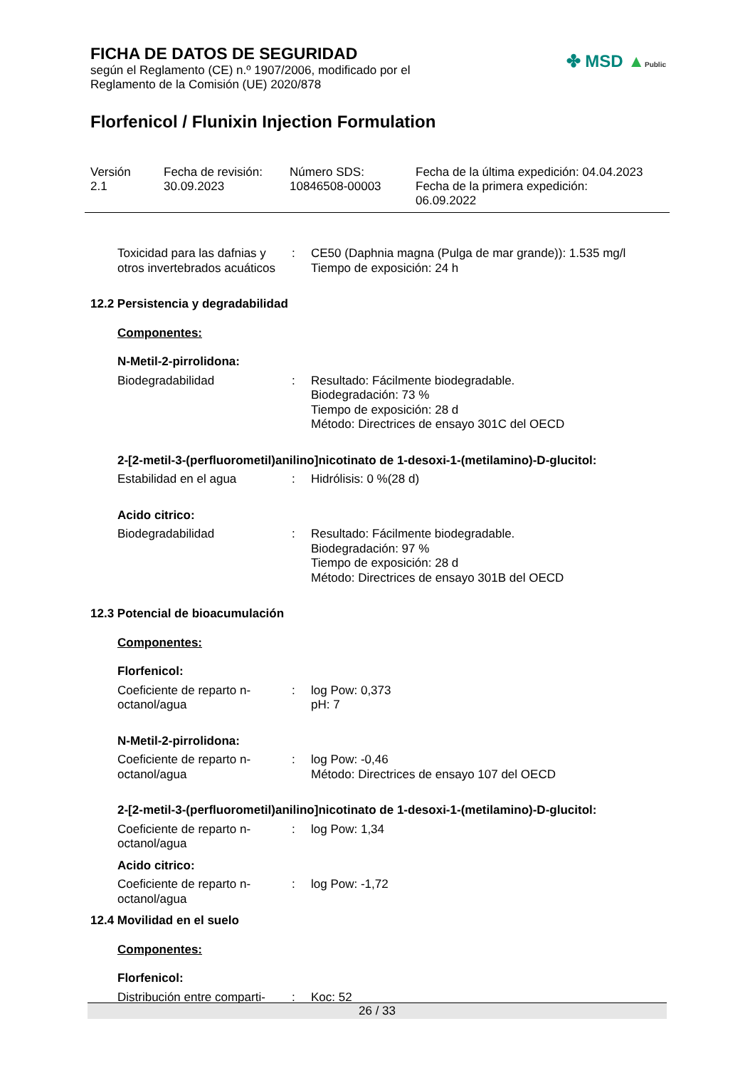FICHA DE DATOS DE SEGURIDAD
según el Reglamento (CE) n.º 1907/2006, modificado por el
Reglamento de la Comisión (UE) 2020/878
Florfenicol / Flunixin Injection Formulation
✤ MSD ▲Public
| Versión 2.1 | Fecha de revisión: 30.09.2023 | Número SDS: 10846508-00003 | Fecha de la última expedición: 04.04.2023 Fecha de la primera expedición: 06.09.2022 |
| Toxicidad para las dafnias y otros invertebrados acuáticos | : | CE50 (Daphnia magna (Pulga de mar grande)): 1.535 mg/l Tiempo de exposición: 24 h |
12.2 Persistencia y degradabilidad
Componentes:
N-Metil-2-pirrolidona:
| Biodegradabilidad | : | Resultado: Fácilmente biodegradable. Biodegradación: 73 % Tiempo de exposición: 28 d Método: Directrices de ensayo 301C del OECD |
2-[2-metil-3-(perfluorometil)anilino]nicotinato de 1-desoxi-1-(metilamino)-D-glucitol:
| Estabilidad en el agua | : | Hidrólisis: 0 %(28 d) |
Acido citrico:
| Biodegradabilidad | : | Resultado: Fácilmente biodegradable. Biodegradación: 97 % Tiempo de exposición: 28 d Método: Directrices de ensayo 301B del OECD |
12.3 Potencial de bioacumulación
Componentes:
Florfenicol:
| Coeficiente de reparto n-octanol/agua | : | log Pow: 0,373 pH: 7 |
N-Metil-2-pirrolidona:
| Coeficiente de reparto n-octanol/agua | : | log Pow: -0,46 Método: Directrices de ensayo 107 del OECD |
2-[2-metil-3-(perfluorometil)anilino]nicotinato de 1-desoxi-1-(metilamino)-D-glucitol:
| Coeficiente de reparto n-octanol/agua | : | log Pow: 1,34 |
Acido citrico:
| Coeficiente de reparto n-octanol/agua | : | log Pow: -1,72 |
12.4 Movilidad en el suelo
Componentes:
Florfenicol:
| Distribución entre comparti- | : | Koc: 52 |
26 / 33